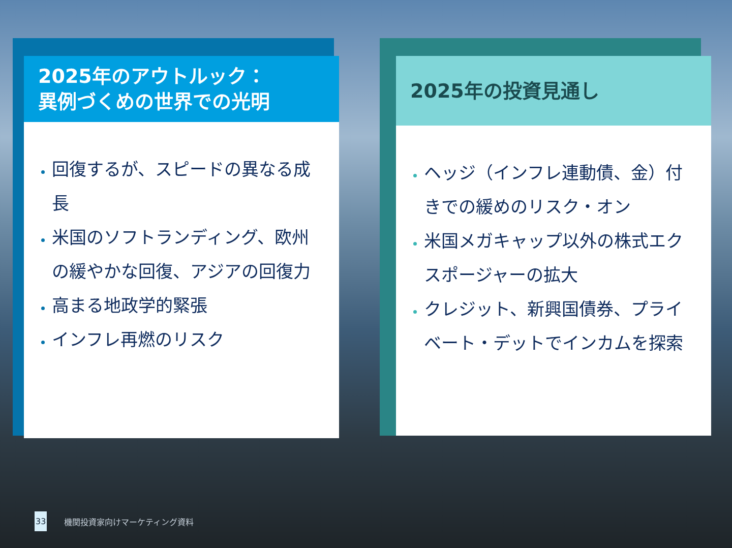2025年のアウトルック：
異例づくめの世界での光明
回復するが、スピードの異なる成長
米国のソフトランディング、欧州の緩やかな回復、アジアの回復力
高まる地政学的緊張
インフレ再燃のリスク
2025年の投資見通し
ヘッジ（インフレ連動債、金）付きでの緩めのリスク・オン
米国メガキャップ以外の株式エクスポージャーの拡大
クレジット、新興国債券、プライベート・デットでインカムを探索
33 機関投資家向けマーケティング資料